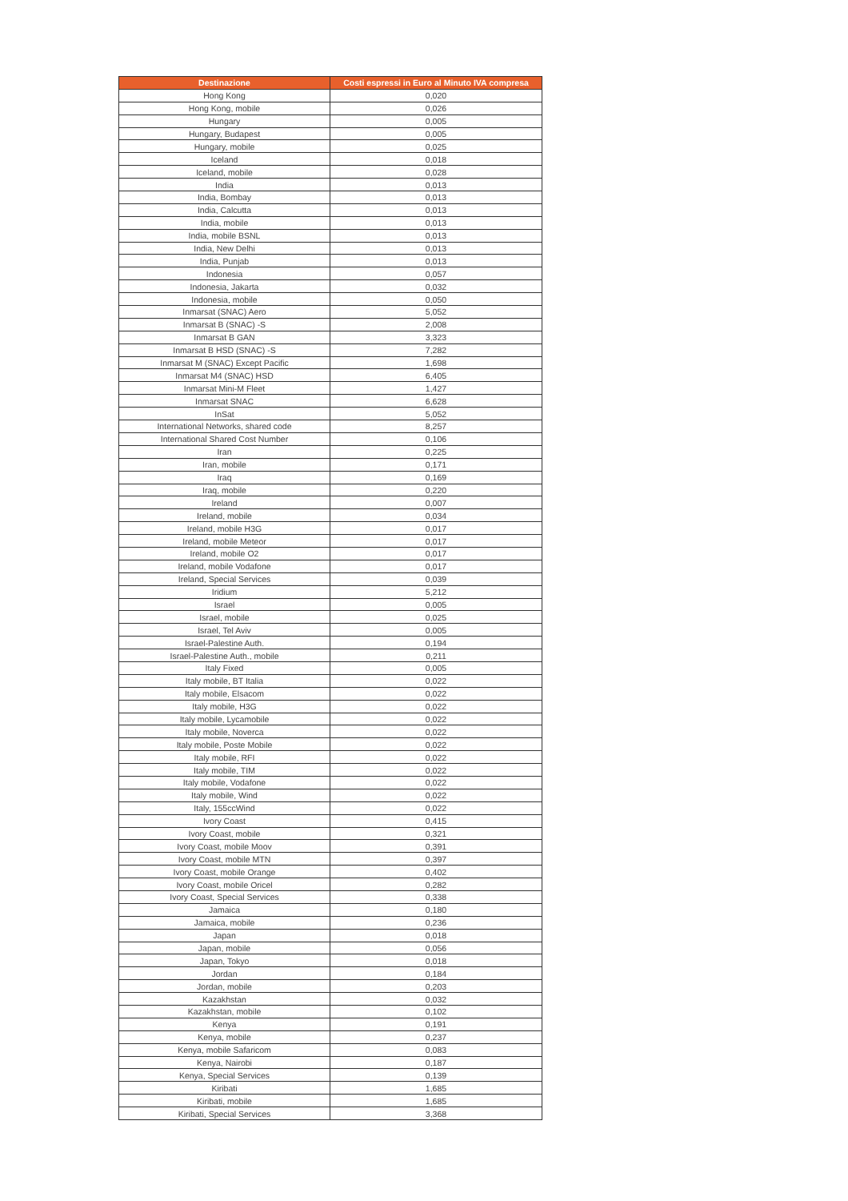| Destinazione | Costi espressi in Euro al Minuto IVA compresa |
| --- | --- |
| Hong Kong | 0,020 |
| Hong Kong, mobile | 0,026 |
| Hungary | 0,005 |
| Hungary, Budapest | 0,005 |
| Hungary, mobile | 0,025 |
| Iceland | 0,018 |
| Iceland, mobile | 0,028 |
| India | 0,013 |
| India, Bombay | 0,013 |
| India, Calcutta | 0,013 |
| India, mobile | 0,013 |
| India, mobile BSNL | 0,013 |
| India, New Delhi | 0,013 |
| India, Punjab | 0,013 |
| Indonesia | 0,057 |
| Indonesia, Jakarta | 0,032 |
| Indonesia, mobile | 0,050 |
| Inmarsat (SNAC) Aero | 5,052 |
| Inmarsat B (SNAC) -S | 2,008 |
| Inmarsat B GAN | 3,323 |
| Inmarsat B HSD (SNAC) -S | 7,282 |
| Inmarsat M (SNAC) Except Pacific | 1,698 |
| Inmarsat M4 (SNAC) HSD | 6,405 |
| Inmarsat Mini-M Fleet | 1,427 |
| Inmarsat SNAC | 6,628 |
| InSat | 5,052 |
| International Networks, shared code | 8,257 |
| International Shared Cost Number | 0,106 |
| Iran | 0,225 |
| Iran, mobile | 0,171 |
| Iraq | 0,169 |
| Iraq, mobile | 0,220 |
| Ireland | 0,007 |
| Ireland, mobile | 0,034 |
| Ireland, mobile H3G | 0,017 |
| Ireland, mobile Meteor | 0,017 |
| Ireland, mobile O2 | 0,017 |
| Ireland, mobile Vodafone | 0,017 |
| Ireland, Special Services | 0,039 |
| Iridium | 5,212 |
| Israel | 0,005 |
| Israel, mobile | 0,025 |
| Israel, Tel Aviv | 0,005 |
| Israel-Palestine Auth. | 0,194 |
| Israel-Palestine Auth., mobile | 0,211 |
| Italy Fixed | 0,005 |
| Italy mobile, BT Italia | 0,022 |
| Italy mobile, Elsacom | 0,022 |
| Italy mobile, H3G | 0,022 |
| Italy mobile, Lycamobile | 0,022 |
| Italy mobile, Noverca | 0,022 |
| Italy mobile, Poste Mobile | 0,022 |
| Italy mobile, RFI | 0,022 |
| Italy mobile, TIM | 0,022 |
| Italy mobile, Vodafone | 0,022 |
| Italy mobile, Wind | 0,022 |
| Italy, 155ccWind | 0,022 |
| Ivory Coast | 0,415 |
| Ivory Coast, mobile | 0,321 |
| Ivory Coast, mobile Moov | 0,391 |
| Ivory Coast, mobile MTN | 0,397 |
| Ivory Coast, mobile Orange | 0,402 |
| Ivory Coast, mobile Oricel | 0,282 |
| Ivory Coast, Special Services | 0,338 |
| Jamaica | 0,180 |
| Jamaica, mobile | 0,236 |
| Japan | 0,018 |
| Japan, mobile | 0,056 |
| Japan, Tokyo | 0,018 |
| Jordan | 0,184 |
| Jordan, mobile | 0,203 |
| Kazakhstan | 0,032 |
| Kazakhstan, mobile | 0,102 |
| Kenya | 0,191 |
| Kenya, mobile | 0,237 |
| Kenya, mobile Safaricom | 0,083 |
| Kenya, Nairobi | 0,187 |
| Kenya, Special Services | 0,139 |
| Kiribati | 1,685 |
| Kiribati, mobile | 1,685 |
| Kiribati, Special Services | 3,368 |